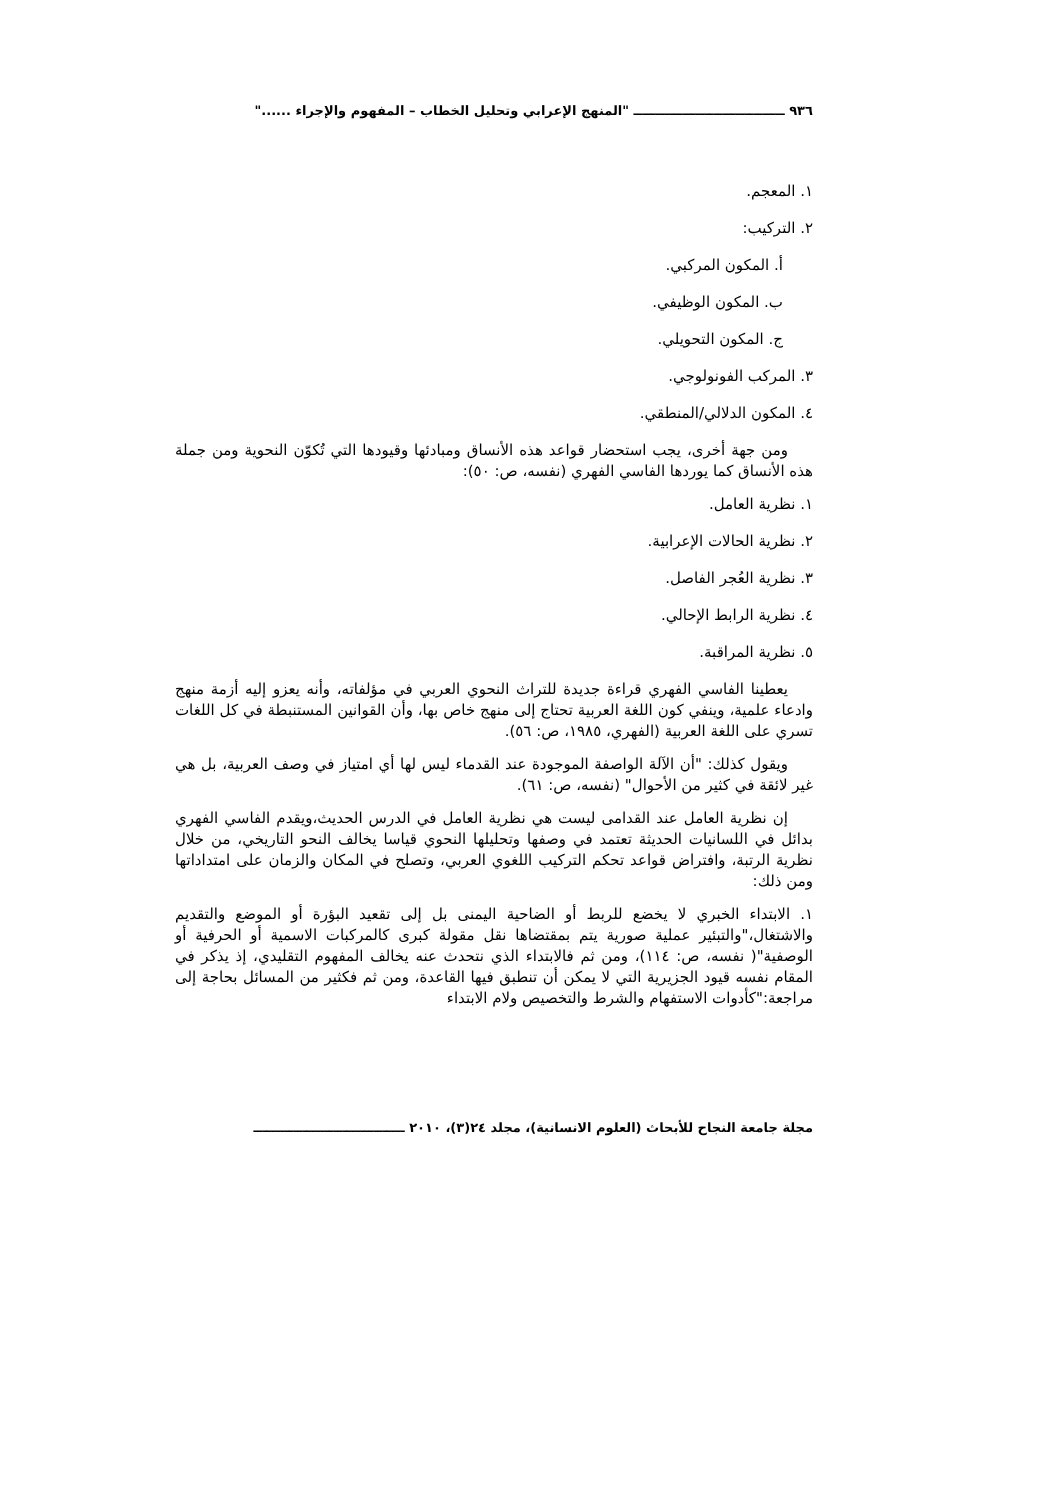٩٣٦ ــــــــــــــــــــــــــــــــــ "المنهج الإعرابي وتحليل الخطاب – المفهوم والإجراء ......"
١. المعجم.
٢. التركيب:
أ. المكون المركبي.
ب. المكون الوظيفي.
ج. المكون التحويلي.
٣. المركب الفونولوجي.
٤. المكون الدلالي/المنطقي.
ومن جهة أخرى، يجب استحضار قواعد هذه الأنساق ومبادئها وقيودها التي تُكوّن النحوية ومن جملة هذه الأنساق كما يوردها الفاسي الفهري (نفسه، ص: ٥٠):
١. نظرية العامل.
٢. نظرية الحالات الإعرابية.
٣. نظرية العُجر الفاصل.
٤. نظرية الرابط الإحالي.
٥. نظرية المراقبة.
يعطينا الفاسي الفهري قراءة جديدة للتراث النحوي العربي في مؤلفاته، وأنه يعزو إليه أزمة منهج وادعاء علمية، وينفي كون اللغة العربية تحتاج إلى منهج خاص بها، وأن القوانين المستنبطة في كل اللغات تسري على اللغة العربية (الفهري، ١٩٨٥، ص: ٥٦).
ويقول كذلك: "أن الآلة الواصفة الموجودة عند القدماء ليس لها أي امتياز في وصف العربية، بل هي غير لائقة في كثير من الأحوال" (نفسه، ص: ٦١).
إن نظرية العامل عند القدامى ليست هي نظرية العامل في الدرس الحديث،ويقدم الفاسي الفهري بدائل في اللسانيات الحديثة تعتمد في وصفها وتحليلها النحوي قياسا يخالف النحو التاريخي، من خلال نظرية الرتبة، وافتراض قواعد تحكم التركيب اللغوي العربي، وتصلح في المكان والزمان على امتداداتها ومن ذلك:
١. الابتداء الخبري لا يخضع للربط أو الضاحية اليمنى بل إلى تقعيد البؤرة أو الموضع والتقديم والاشتغال،"والتبئير عملية صورية يتم بمقتضاها نقل مقولة كبرى كالمركبات الاسمية أو الحرفية أو الوصفية"( نفسه، ص: ١١٤)، ومن ثم فالابتداء الذي نتحدث عنه يخالف المفهوم التقليدي، إذ يذكر في المقام نفسه قيود الجزيرية التي لا يمكن أن تنطبق فيها القاعدة، ومن ثم فكثير من المسائل بحاجة إلى مراجعة:"كأدوات الاستفهام والشرط والتخصيص ولام الابتداء
مجلة جامعة النجاح للأبحاث (العلوم الانسانية)، مجلد ٢٤(٣)، ٢٠١٠ ــــــــــــــــــــــــــــــــــ